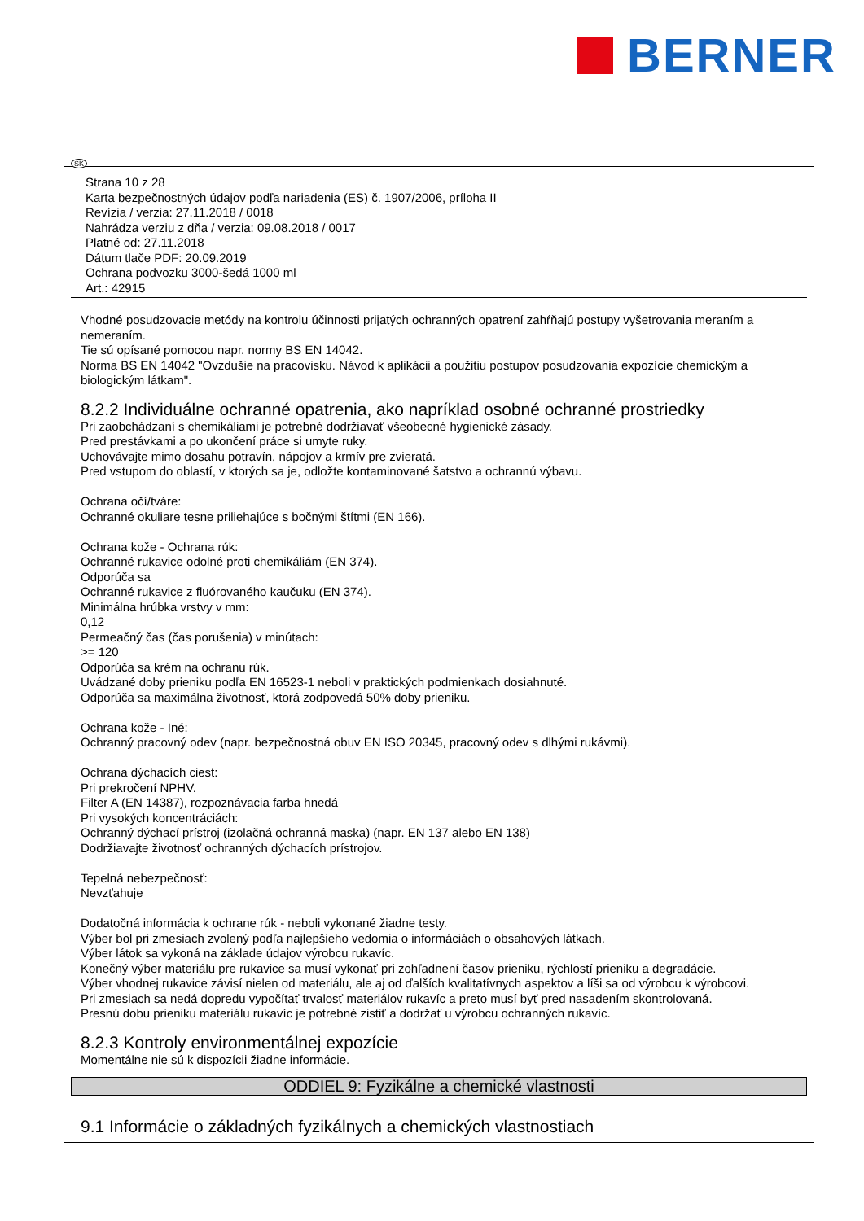BERNER
SK
Strana 10 z 28
Karta bezpečnostných údajov podľa nariadenia (ES) č. 1907/2006, príloha II
Revízia / verzia: 27.11.2018 / 0018
Nahrádza verziu z dňa / verzia: 09.08.2018 / 0017
Platné od: 27.11.2018
Dátum tlače PDF: 20.09.2019
Ochrana podvozku 3000-šedá 1000 ml
Art.: 42915
Vhodné posudzovacie metódy na kontrolu účinnosti prijatých ochranných opatrení zahŕňajú postupy vyšetrovania meraním a nemeraním.
Tie sú opísané pomocou napr. normy BS EN 14042.
Norma BS EN 14042 "Ovzdušie na pracovisku. Návod k aplikácii a použitiu postupov posudzovania expozície chemickým a biologickým látkam".
8.2.2 Individuálne ochranné opatrenia, ako napríklad osobné ochranné prostriedky
Pri zaobchádzaní s chemikáliami je potrebné dodržiavať všeobecné hygienické zásady.
Pred prestávkami a po ukončení práce si umyte ruky.
Uchovávajte mimo dosahu potravín, nápojov a krmív pre zvieratá.
Pred vstupom do oblastí, v ktorých sa je, odložte kontaminované šatstvo a ochrannú výbavu.
Ochrana očí/tváre:
Ochranné okuliare tesne priliehajúce s bočnými štítmi (EN 166).
Ochrana kože - Ochrana rúk:
Ochranné rukavice odolné proti chemikáliám (EN 374).
Odporúča sa
Ochranné rukavice z fluórovaného kaučuku (EN 374).
Minimálna hrúbka vrstvy v mm:
0,12
Permeačný čas (čas porušenia) v minútach:
>= 120
Odporúča sa krém na ochranu rúk.
Uvádzané doby prieniku podľa EN 16523-1 neboli v praktických podmienkach dosiahnuté.
Odporúča sa maximálna životnosť, ktorá zodpovedá 50% doby prieniku.
Ochrana kože - Iné:
Ochranný pracovný odev (napr. bezpečnostná obuv EN ISO 20345, pracovný odev s dlhými rukávmi).
Ochrana dýchacích ciest:
Pri prekročení NPHV.
Filter A (EN 14387), rozpoznávacia farba hnedá
Pri vysokých koncentráciách:
Ochranný dýchací prístroj (izolačná ochranná maska) (napr. EN 137 alebo EN 138)
Dodržiavajte životnosť ochranných dýchacích prístrojov.
Tepelná nebezpečnosť:
Nevzťahuje
Dodatočná informácia k ochrane rúk - neboli vykonané žiadne testy.
Výber bol pri zmesiach zvolený podľa najlepšieho vedomia o informáciách o obsahových látkach.
Výber látok sa vykoná na základe údajov výrobcu rukavíc.
Konečný výber materiálu pre rukavice sa musí vykonať pri zohľadnení časov prieniku, rýchlostí prieniku a degradácie.
Výber vhodnej rukavice závisí nielen od materiálu, ale aj od ďalších kvalitatívnych aspektov a líši sa od výrobcu k výrobcovi.
Pri zmesiach sa nedá dopredu vypočítať trvalosť materiálov rukavíc a preto musí byť pred nasadením skontrolovaná.
Presnú dobu prieniku materiálu rukavíc je potrebné zistiť a dodržať u výrobcu ochranných rukavíc.
8.2.3 Kontroly environmentálnej expozície
Momentálne nie sú k dispozícii žiadne informácie.
ODDIEL 9: Fyzikálne a chemické vlastnosti
9.1 Informácie o základných fyzikálnych a chemických vlastnostiach